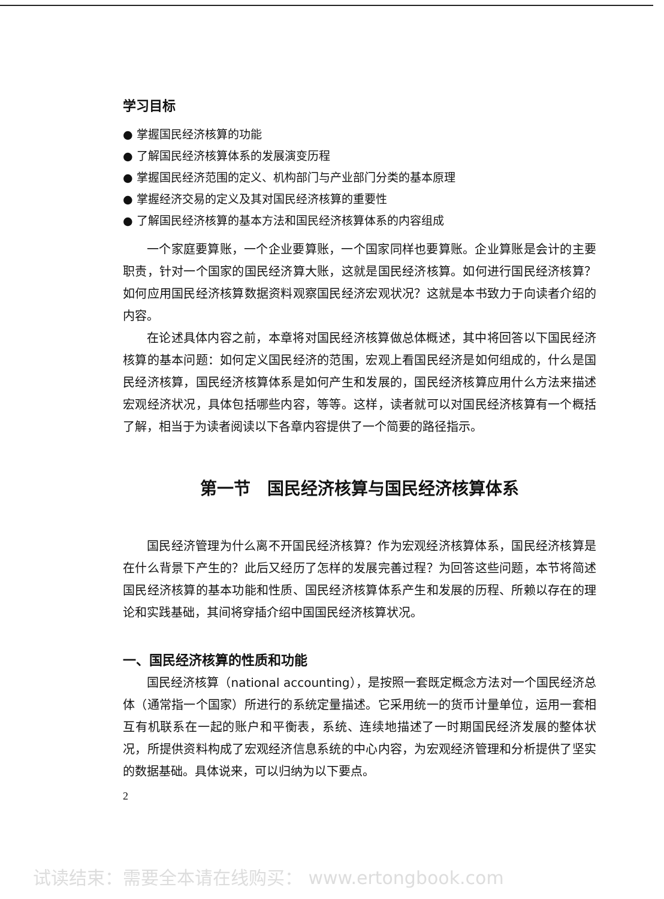学习目标
● 掌握国民经济核算的功能
● 了解国民经济核算体系的发展演变历程
● 掌握国民经济范围的定义、机构部门与产业部门分类的基本原理
● 掌握经济交易的定义及其对国民经济核算的重要性
● 了解国民经济核算的基本方法和国民经济核算体系的内容组成
一个家庭要算账，一个企业要算账，一个国家同样也要算账。企业算账是会计的主要职责，针对一个国家的国民经济算大账，这就是国民经济核算。如何进行国民经济核算？如何应用国民经济核算数据资料观察国民经济宏观状况？这就是本书致力于向读者介绍的内容。
在论述具体内容之前，本章将对国民经济核算做总体概述，其中将回答以下国民经济核算的基本问题：如何定义国民经济的范围，宏观上看国民经济是如何组成的，什么是国民经济核算，国民经济核算体系是如何产生和发展的，国民经济核算应用什么方法来描述宏观经济状况，具体包括哪些内容，等等。这样，读者就可以对国民经济核算有一个概括了解，相当于为读者阅读以下各章内容提供了一个简要的路径指示。
第一节　国民经济核算与国民经济核算体系
国民经济管理为什么离不开国民经济核算？作为宏观经济核算体系，国民经济核算是在什么背景下产生的？此后又经历了怎样的发展完善过程？为回答这些问题，本节将简述国民经济核算的基本功能和性质、国民经济核算体系产生和发展的历程、所赖以存在的理论和实践基础，其间将穿插介绍中国国民经济核算状况。
一、国民经济核算的性质和功能
国民经济核算（national accounting），是按照一套既定概念方法对一个国民经济总体（通常指一个国家）所进行的系统定量描述。它采用统一的货币计量单位，运用一套相互有机联系在一起的账户和平衡表，系统、连续地描述了一时期国民经济发展的整体状况，所提供资料构成了宏观经济信息系统的中心内容，为宏观经济管理和分析提供了坚实的数据基础。具体说来，可以归纳为以下要点。
2
试读结束：需要全本请在线购买： www.ertongbook.com